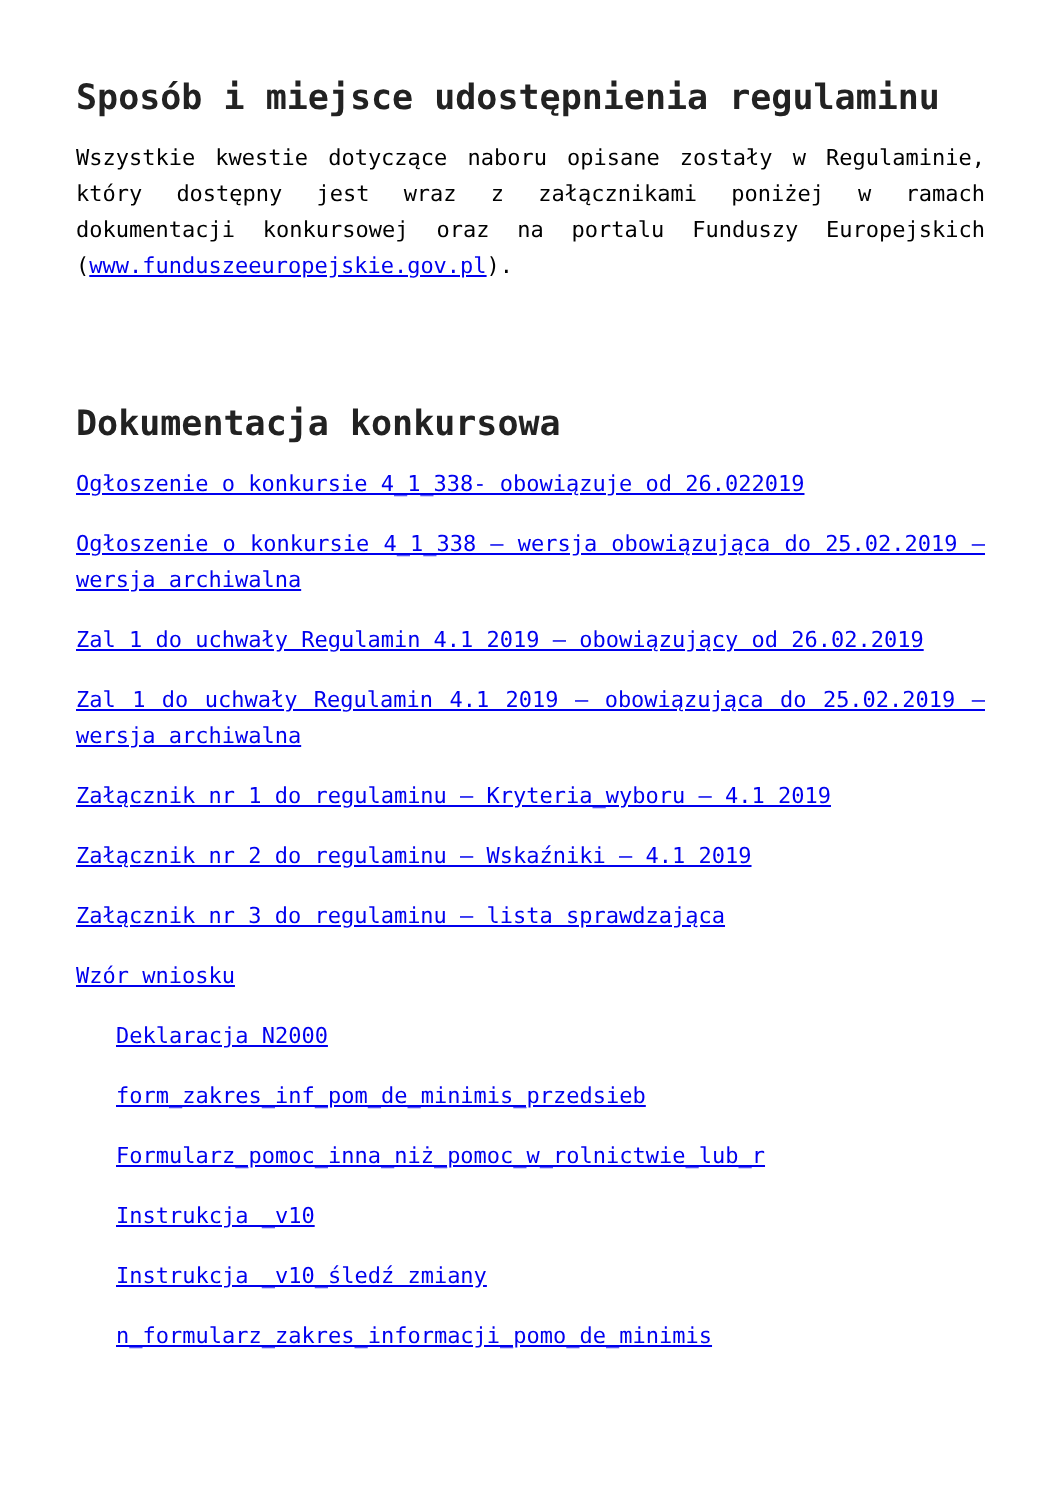Sposób i miejsce udostępnienia regulaminu
Wszystkie kwestie dotyczące naboru opisane zostały w Regulaminie, który dostępny jest wraz z załącznikami poniżej w ramach dokumentacji konkursowej oraz na portalu Funduszy Europejskich (www.funduszeeuropejskie.gov.pl).
Dokumentacja konkursowa
Ogłoszenie o konkursie 4_1_338- obowiązuje od 26.022019
Ogłoszenie o konkursie 4_1_338 – wersja obowiązująca do 25.02.2019 – wersja archiwalna
Zal 1 do uchwały Regulamin 4.1 2019 – obowiązujący od 26.02.2019
Zal 1 do uchwały Regulamin 4.1 2019 – obowiązująca do 25.02.2019 – wersja archiwalna
Załącznik nr 1 do regulaminu – Kryteria_wyboru – 4.1 2019
Załącznik nr 2 do regulaminu – Wskaźniki – 4.1 2019
Załącznik nr 3 do regulaminu – lista sprawdzająca
Wzór wniosku
Deklaracja N2000
form_zakres_inf_pom_de_minimis_przedsieb
Formularz_pomoc_inna_niż_pomoc_w_rolnictwie_lub_r
Instrukcja _v10
Instrukcja _v10_śledź zmiany
n_formularz_zakres_informacji_pomo_de_minimis